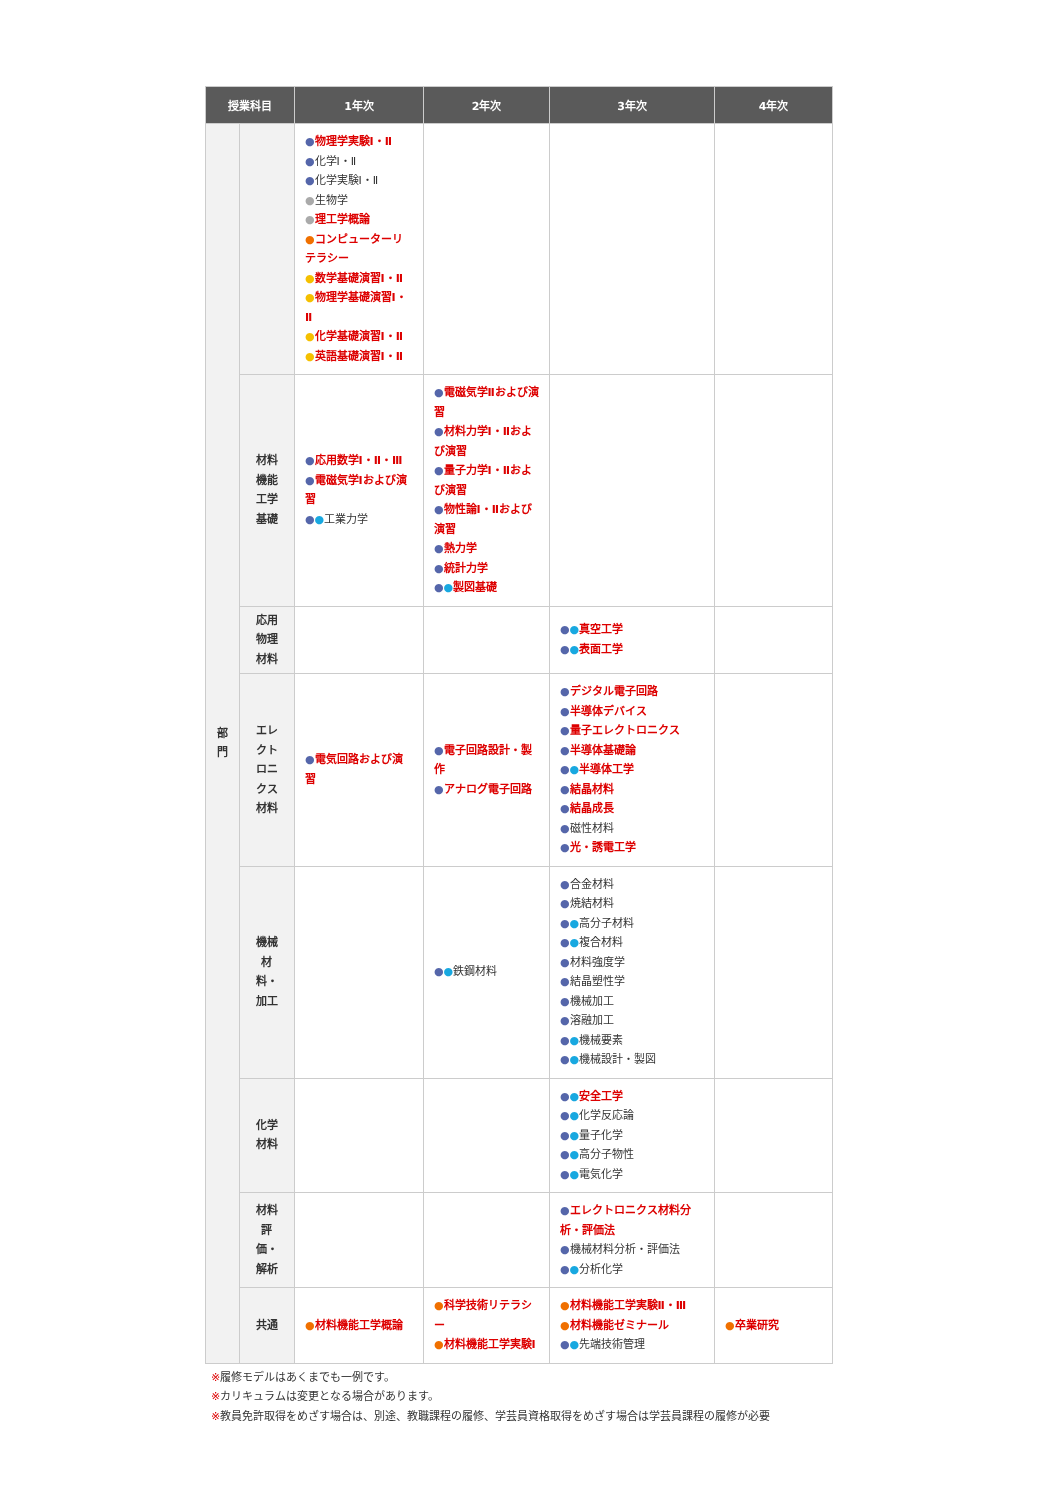| 授業科目 | | 1年次 | 2年次 | 3年次 | 4年次 |
| --- | --- | --- | --- | --- | --- |
| 部 門 | | ● 物理学実験Ⅰ・Ⅱ ● 化学Ⅰ・Ⅱ ● 化学実験Ⅰ・Ⅱ ● 生物学 ● 理工学概論 ● コンピューターリテラシー ● 数学基礎演習Ⅰ・Ⅱ ● 物理学基礎演習Ⅰ・Ⅱ ● 化学基礎演習Ⅰ・Ⅱ ● 英語基礎演習Ⅰ・Ⅱ | | | |
| | 材料 機能 工学 基礎 | ● 応用数学Ⅰ・Ⅱ・Ⅲ ● 電磁気学Ⅰおよび演習 ● ● 工業力学 | ● 電磁気学Ⅱおよび演習 ● 材料力学Ⅰ・Ⅱおよび演習 ● 量子力学Ⅰ・Ⅱおよび演習 ● 物性論Ⅰ・Ⅱおよび演習 ● 熱力学 ● 統計力学 ● ● 製図基礎 | | |
| | 応用 物理 材料 | | | ● ● 真空工学 ● ● 表面工学 | |
| | エレ クト ロニ クス 材料 | ● 電気回路および演習 | ● 電子回路設計・製作 ● アナログ電子回路 | ● デジタル電子回路 ● 半導体デバイス ● 量子エレクトロニクス ● 半導体基礎論 ● ● 半導体工学 ● 結晶材料 ● 結晶成長 ● 磁性材料 ● 光・誘電工学 | |
| | 機械 材 料・ 加工 | | ● ● 鉄鋼材料 | ● 合金材料 ● 焼結材料 ● ● 高分子材料 ● ● 複合材料 ● 材料強度学 ● 結晶塑性学 ● 機械加工 ● 溶融加工 ● ● 機械要素 ● ● 機械設計・製図 | |
| | 化学 材料 | | | ● ● 安全工学 ● ● 化学反応論 ● ● 量子化学 ● ● 高分子物性 ● ● 電気化学 | |
| | 材料 評 価・ 解析 | | | ● エレクトロニクス材料分析・評価法 ● 機械材料分析・評価法 ● ● 分析化学 | |
| | 共通 | ● 材料機能工学概論 | ● 科学技術リテラシー ● 材料機能工学実験Ⅰ | ● 材料機能工学実験Ⅱ・Ⅲ ● 材料機能ゼミナール ● ● 先端技術管理 | ● 卒業研究 |
※履修モデルはあくまでも一例です。
※カリキュラムは変更となる場合があります。
※教員免許取得をめざす場合は、別途、教職課程の履修、学芸員資格取得をめざす場合は学芸員課程の履修が必要